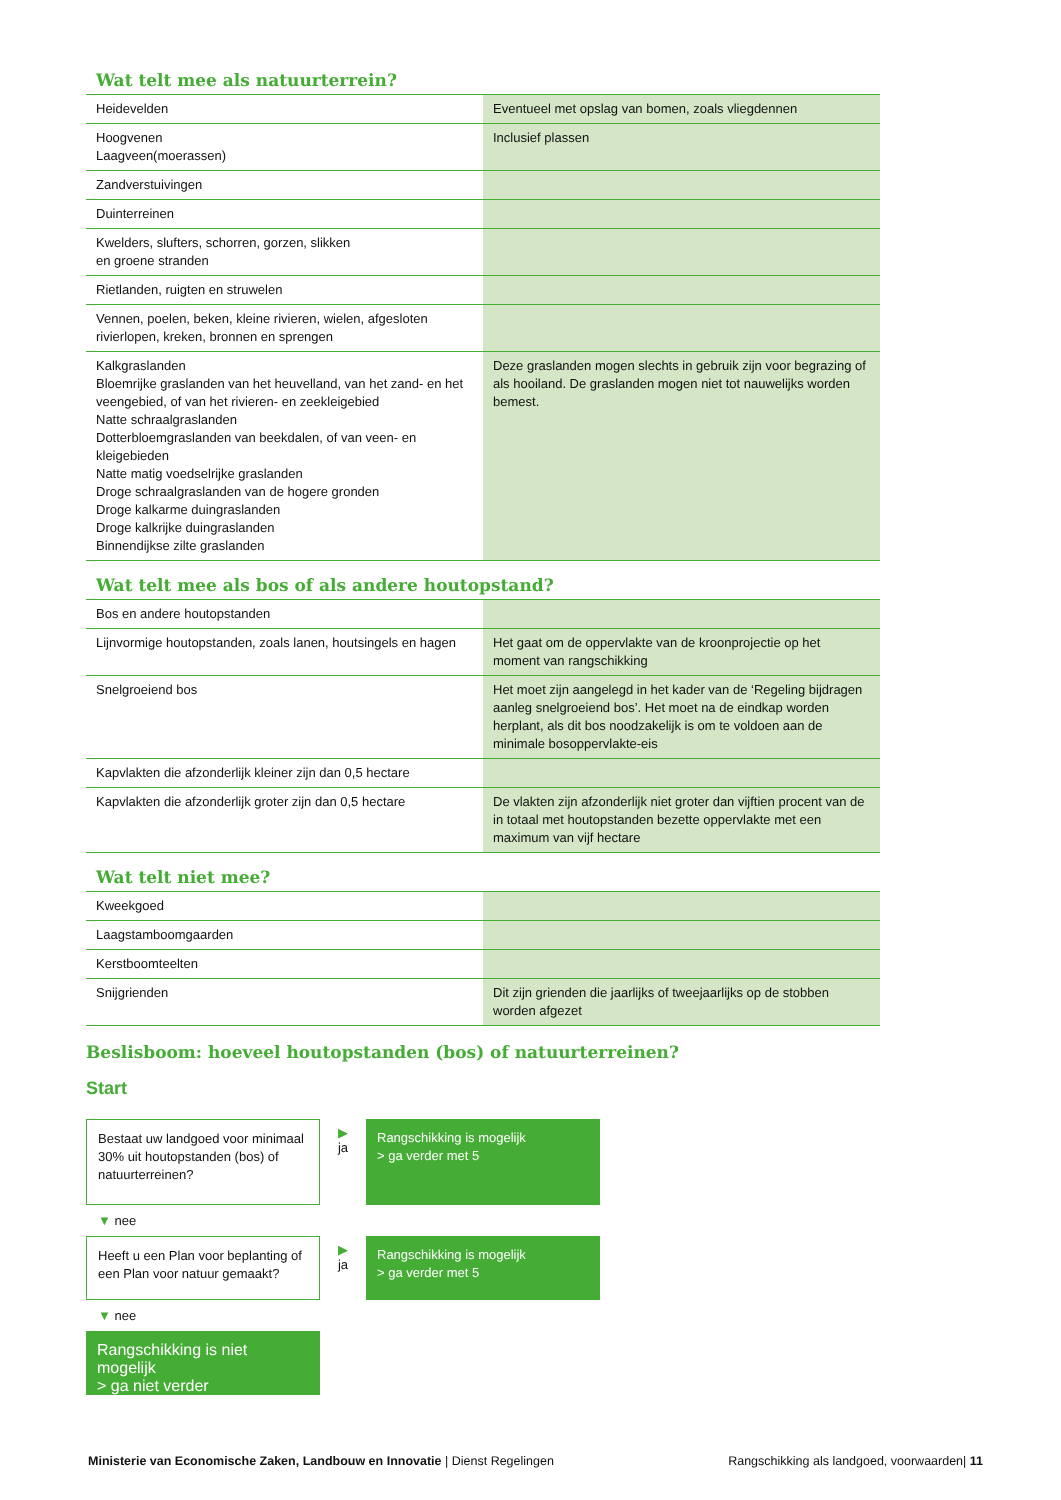Wat telt mee als natuurterrein?
| Heidevelden | Eventueel met opslag van bomen, zoals vliegdennen |
| Hoogvenen Laagveen(moerassen) | Inclusief plassen |
| Zandverstuivingen | |
| Duinterreinen | |
| Kwelders, slufters, schorren, gorzen, slikken en groene stranden | |
| Rietlanden, ruigten en struwelen | |
| Vennen, poelen, beken, kleine rivieren, wielen, afgesloten rivierlopen, kreken, bronnen en sprengen | |
| Kalkgraslanden Bloemrijke graslanden van het heuvelland, van het zand- en het veengebied, of van het rivieren- en zeekleigebied Natte schraalgraslanden Dotterbloemgraslanden van beekdalen, of van veen- en kleigebieden Natte matig voedselrijke graslanden Droge schraalgraslanden van de hogere gronden Droge kalkarme duingraslanden Droge kalkrijke duingraslanden Binnendijkse zilte graslanden | Deze graslanden mogen slechts in gebruik zijn voor begrazing of als hooiland. De graslanden mogen niet tot nauwelijks worden bemest. |
Wat telt mee als bos of als andere houtopstand?
| Bos en andere houtopstanden | |
| Lijnvormige houtopstanden, zoals lanen, houtsingels en hagen | Het gaat om de oppervlakte van de kroonprojectie op het moment van rangschikking |
| Snelgroeiend bos | Het moet zijn aangelegd in het kader van de ‘Regeling bijdragen aanleg snelgroeiend bos’. Het moet na de eindkap worden herplant, als dit bos noodzakelijk is om te voldoen aan de minimale bosoppervlakte-eis |
| Kapvlakten die afzonderlijk kleiner zijn dan 0,5 hectare | |
| Kapvlakten die afzonderlijk groter zijn dan 0,5 hectare | De vlakten zijn afzonderlijk niet groter dan vijftien procent van de in totaal met houtopstanden bezette oppervlakte met een maximum van vijf hectare |
Wat telt niet mee?
| Kweekgoed | |
| Laagstamboomgaarden | |
| Kerstboomteelten | |
| Snijgrienden | Dit zijn grienden die jaarlijks of tweejaarlijks op de stobben worden afgezet |
Beslisboom: hoeveel houtopstanden (bos) of natuurterreinen?
Start
Bestaat uw landgoed voor minimaal 30% uit houtopstanden (bos) of natuurterreinen?
▶
ja
Rangschikking is mogelijk
> ga verder met 5
▼ nee
Heeft u een Plan voor beplanting of een Plan voor natuur gemaakt?
▶
ja
Rangschikking is mogelijk
> ga verder met 5
▼ nee
Rangschikking is niet mogelijk
> ga niet verder
Ministerie van Economische Zaken, Landbouw en Innovatie | Dienst Regelingen
Rangschikking als landgoed, voorwaarden| 11